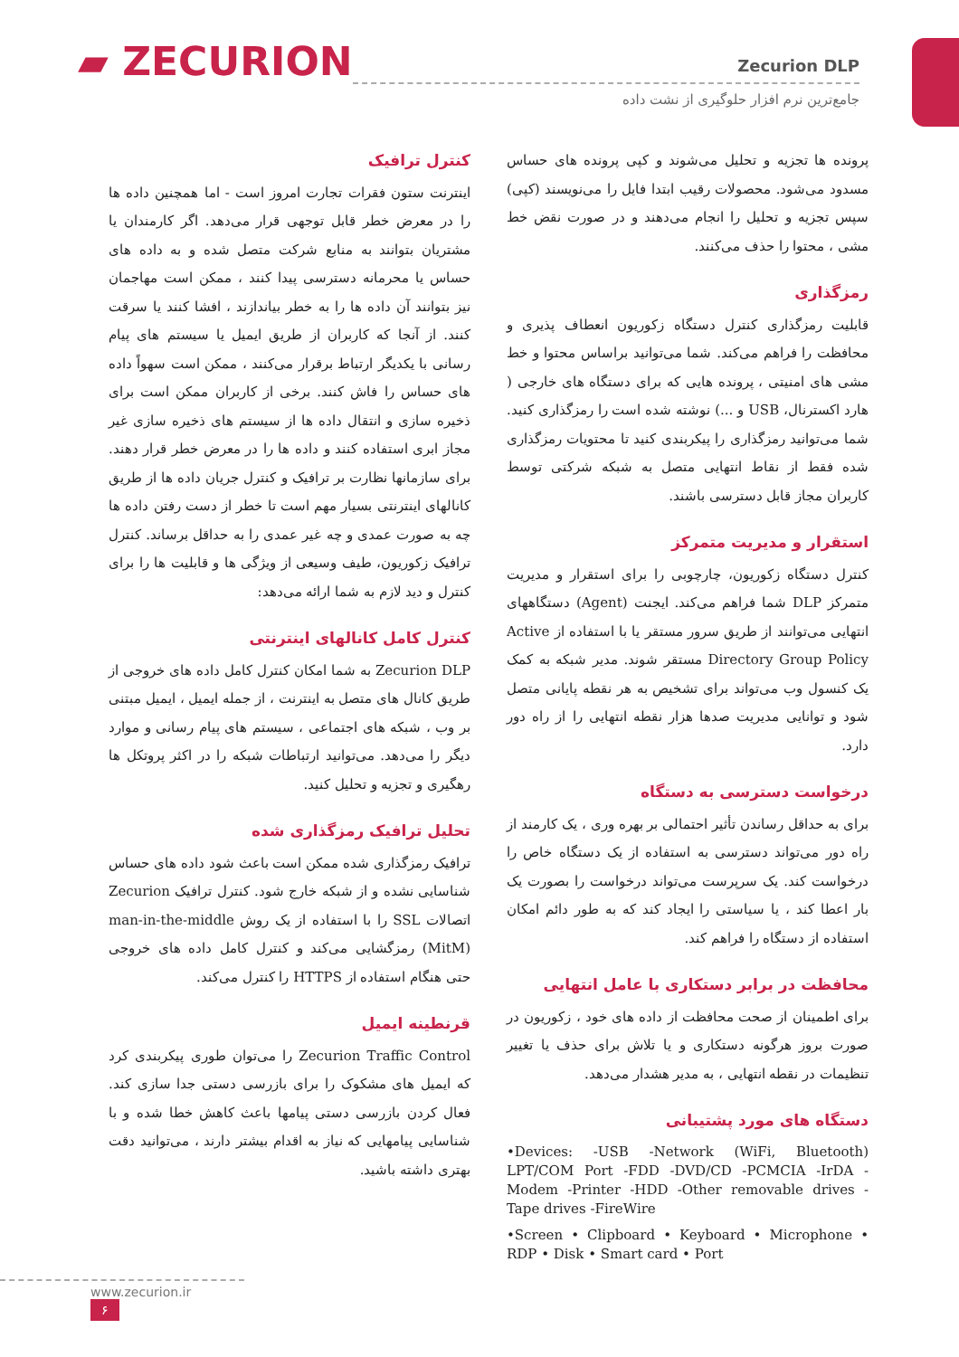▰ ZECURION
Zecurion DLP
جامع‌ترین نرم افزار حلوگیری از نشت داده
پرونده ها تجزیه و تحلیل می‌شوند و کپی پرونده های حساس مسدود می‌شود. محصولات رقیب ابتدا فایل را می‌نویسند (کپی) سپس تجزیه و تحلیل را انجام می‌دهند و در صورت نقض خط مشی ، محتوا را حذف می‌کنند.
رمزگذاری
قابلیت رمزگذاری کنترل دستگاه زکوریون انعطاف پذیری و محافظت را فراهم می‌کند. شما می‌توانید براساس محتوا و خط مشی های امنیتی ، پرونده هایی که برای دستگاه های خارجی ( هارد اکسترنال، USB و ...) نوشته شده است را رمزگذاری کنید. شما می‌توانید رمزگذاری را پیکربندی کنید تا محتویات رمزگذاری شده فقط از نقاط انتهایی متصل به شبکه شرکتی توسط کاربران مجاز قابل دسترسی باشند.
استقرار و مدیریت متمرکز
کنترل دستگاه زکوریون، چارچوبی را برای استقرار و مدیریت متمرکز DLP شما فراهم می‌کند. ایجنت (Agent) دستگاههای انتهایی می‌توانند از طریق سرور مستقر یا با استفاده از Active Directory Group Policy مستقر شوند. مدیر شبکه به کمک یک کنسول وب می‌تواند برای تشخیص به هر نقطه پایانی متصل شود و توانایی مدیریت صدها هزار نقطه انتهایی را از راه دور دارد.
درخواست دسترسی به دستگاه
برای به حداقل رساندن تأثیر احتمالی بر بهره وری ، یک کارمند از راه دور می‌تواند دسترسی به استفاده از یک دستگاه خاص را درخواست کند. یک سرپرست می‌تواند درخواست را بصورت یک بار اعطا کند ، یا سیاستی را ایجاد کند که به طور دائم امکان استفاده از دستگاه را فراهم کند.
محافظت در برابر دستکاری با عامل انتهایی
برای اطمینان از صحت محافظت از داده های خود ، زکوریون در صورت بروز هرگونه دستکاری و یا تلاش برای حذف یا تغییر تنظیمات در نقطه انتهایی ، به مدیر هشدار می‌دهد.
دستگاه های مورد پشتیبانی
•Devices: -USB -Network (WiFi, Bluetooth) LPT/COM Port -FDD -DVD/CD -PCMCIA -IrDA -Modem -Printer -HDD -Other removable drives -Tape drives -FireWire
•Screen • Clipboard • Keyboard • Microphone • RDP • Disk • Smart card • Port
کنترل ترافیک
اینترنت ستون فقرات تجارت امروز است - اما همچنین داده ها را در معرض خطر قابل توجهی قرار می‌دهد. اگر کارمندان یا مشتریان بتوانند به منابع شرکت متصل شده و به داده های حساس یا محرمانه دسترسی پیدا کنند ، ممکن است مهاجمان نیز بتوانند آن داده ها را به خطر بیاندازند ، افشا کنند یا سرقت کنند. از آنجا که کاربران از طریق ایمیل یا سیستم های پیام رسانی با یکدیگر ارتباط برقرار می‌کنند ، ممکن است سهواً داده های حساس را فاش کنند. برخی از کاربران ممکن است برای ذخیره سازی و انتقال داده ها از سیستم های ذخیره سازی غیر مجاز ابری استفاده کنند و داده ها را در معرض خطر قرار دهند. برای سازمانها نظارت بر ترافیک و کنترل جریان داده ها از طریق کانالهای اینترنتی بسیار مهم است تا خطر از دست رفتن داده ها چه به صورت عمدی و چه غیر عمدی را به حداقل برساند. کنترل ترافیک زکوریون، طیف وسیعی از ویژگی ها و قابلیت ها را برای کنترل و دید لازم به شما ارائه می‌دهد:
کنترل کامل کانالهای اینترنتی
Zecurion DLP به شما امکان کنترل کامل داده های خروجی از طریق کانال های متصل به اینترنت ، از جمله ایمیل ، ایمیل مبتنی بر وب ، شبکه های اجتماعی ، سیستم های پیام رسانی و موارد دیگر را می‌دهد. می‌توانید ارتباطات شبکه را در اکثر پروتکل ها رهگیری و تجزیه و تحلیل کنید.
تحلیل ترافیک رمزگذاری شده
ترافیک رمزگذاری شده ممکن است باعث شود داده های حساس شناسایی نشده و از شبکه خارج شود. کنترل ترافیک Zecurion اتصالات SSL را با استفاده از یک روش man-in-the-middle (MitM) رمزگشایی می‌کند و کنترل کامل داده های خروجی حتی هنگام استفاده از HTTPS را کنترل می‌کند.
قرنطینه ایمیل
Zecurion Traffic Control را می‌توان طوری پیکربندی کرد که ایمیل های مشکوک را برای بازرسی دستی جدا سازی کند. فعال کردن بازرسی دستی پیامها باعث کاهش خطا شده و با شناسایی پیامهایی که نیاز به اقدام بیشتر دارند ، می‌توانید دقت بهتری داشته باشید.
www.zecurion.ir ۶